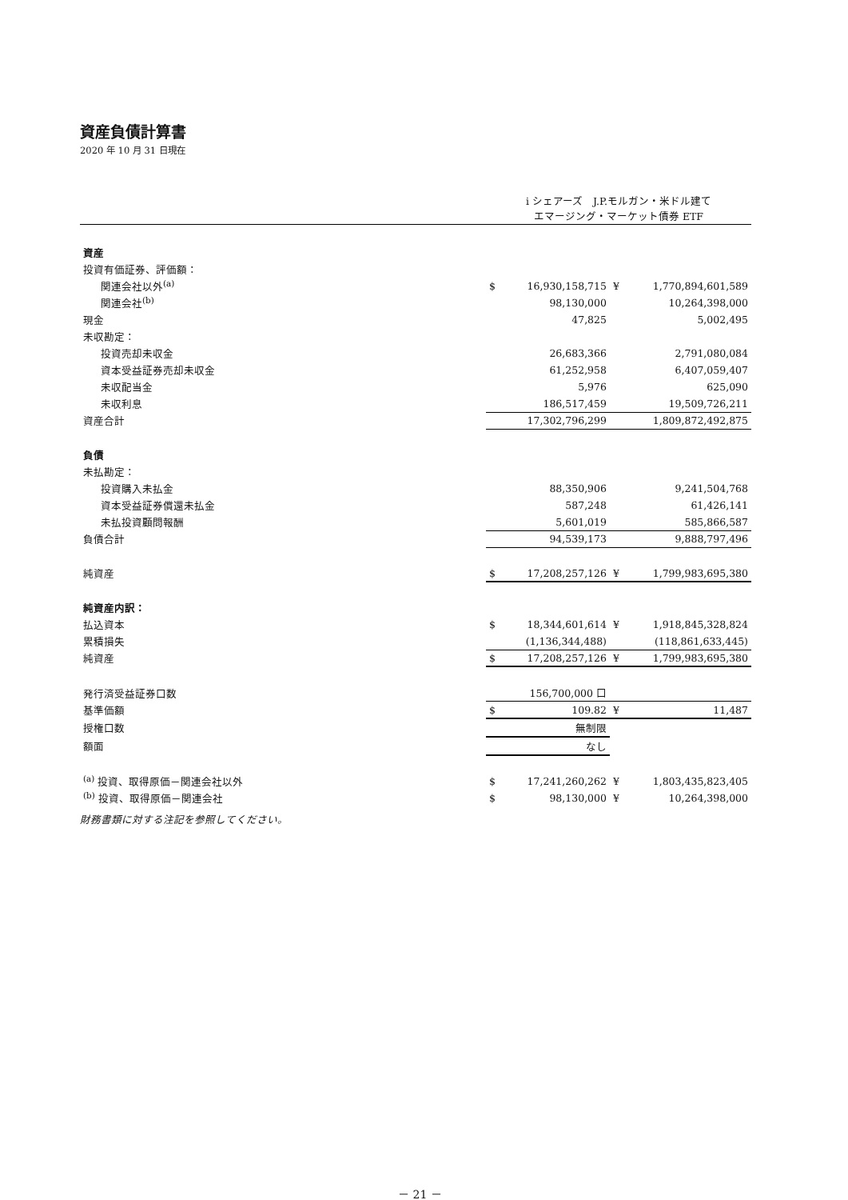資産負債計算書
2020 年 10 月 31 日現在
| | i シェアーズ J.P.モルガン・米ドル建て エマージング・マーケット債券 ETF | | | |
| 資産 | | | | |
| 投資有価証券、評価額： | | | | |
| 関連会社以外<sup>(a)</sup> | $ | 16,930,158,715 | ¥ | 1,770,894,601,589 |
| 関連会社<sup>(b)</sup> | | 98,130,000 | | 10,264,398,000 |
| 現金 | | 47,825 | | 5,002,495 |
| 未収勘定： | | | | |
| 投資売却未収金 | | 26,683,366 | | 2,791,080,084 |
| 資本受益証券売却未収金 | | 61,252,958 | | 6,407,059,407 |
| 未収配当金 | | 5,976 | | 625,090 |
| 未収利息 | | 186,517,459 | | 19,509,726,211 |
| 資産合計 | | 17,302,796,299 | | 1,809,872,492,875 |
| 負債 | | | | |
| 未払勘定： | | | | |
| 投資購入未払金 | | 88,350,906 | | 9,241,504,768 |
| 資本受益証券償還未払金 | | 587,248 | | 61,426,141 |
| 未払投資顧問報酬 | | 5,601,019 | | 585,866,587 |
| 負債合計 | | 94,539,173 | | 9,888,797,496 |
| 純資産 | $ | 17,208,257,126 | ¥ | 1,799,983,695,380 |
| 純資産内訳： | | | | |
| 払込資本 | $ | 18,344,601,614 | ¥ | 1,918,845,328,824 |
| 累積損失 | | (1,136,344,488) | | (118,861,633,445) |
| 純資産 | $ | 17,208,257,126 | ¥ | 1,799,983,695,380 |
| 発行済受益証券口数 | | 156,700,000 口 | | |
| 基準価額 | $ | 109.82 | ¥ | 11,487 |
| 授権口数 | | 無制限 | | |
| 額面 | | なし | | |
| <sup>(a)</sup> 投資、取得原価－関連会社以外 | $ | 17,241,260,262 | ¥ | 1,803,435,823,405 |
| <sup>(b)</sup> 投資、取得原価－関連会社 | $ | 98,130,000 | ¥ | 10,264,398,000 |
財務書類に対する注記を参照してください。
－ 21 －